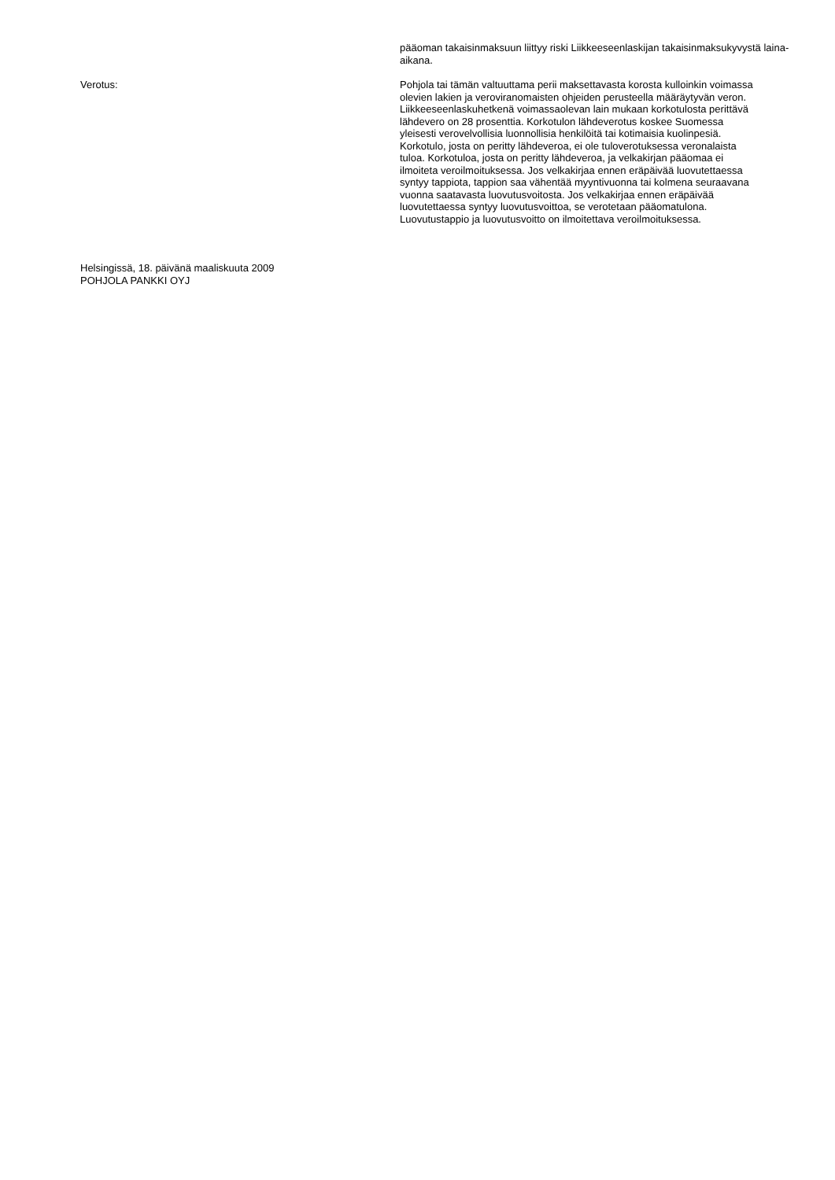pääoman takaisinmaksuun liittyy riski Liikkeeseenlaskijan takaisinmaksukyvystä laina-aikana.
Verotus: Pohjola tai tämän valtuuttama perii maksettavasta korosta kulloinkin voimassa olevien lakien ja veroviranomaisten ohjeiden perusteella määräytyvän veron. Liikkeeseenlaskuhetkenä voimassaolevan lain mukaan korkotulosta perittävä lähdevero on 28 prosenttia. Korkotulon lähdeverotus koskee Suomessa yleisesti verovelvollisia luonnollisia henkilöitä tai kotimaisia kuolinpesiä. Korkotulo, josta on peritty lähdeveroa, ei ole tuloverotuksessa veronalaista tuloa. Korkotuloa, josta on peritty lähdeveroa, ja velkakirjan pääomaa ei ilmoiteta veroilmoituksessa. Jos velkakirjaa ennen eräpäivää luovutettaessa syntyy tappiota, tappion saa vähentää myyntivuonna tai kolmena seuraavana vuonna saatavasta luovutusvoitosta. Jos velkakirjaa ennen eräpäivää luovutettaessa syntyy luovutusvoittoa, se verotetaan pääomatulona. Luovutustappio ja luovutusvoitto on ilmoitettava veroilmoituksessa.
Helsingissä, 18. päivänä maaliskuuta 2009
POHJOLA PANKKI OYJ